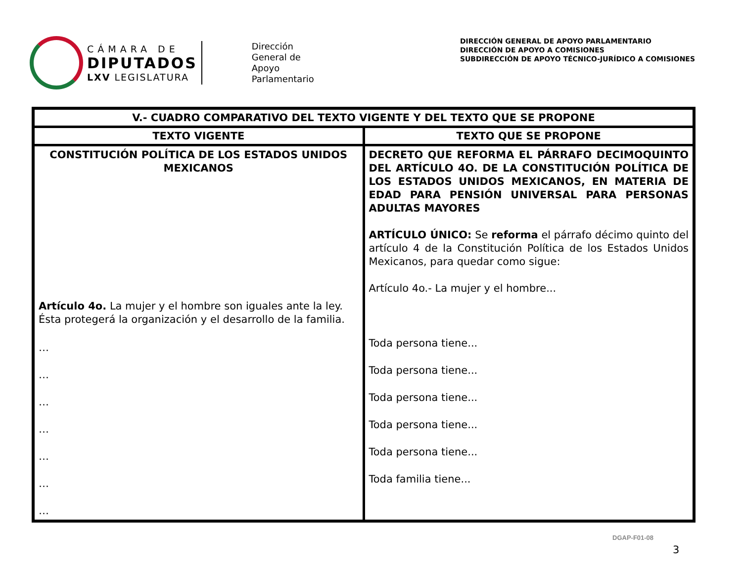CÁMARA DE
DIPUTADOS
LXV LEGISLATURA
Dirección
General de
Apoyo
Parlamentario
DIRECCIÓN GENERAL DE APOYO PARLAMENTARIO
DIRECCIÓN DE APOYO A COMISIONES
SUBDIRECCIÓN DE APOYO TÉCNICO-JURÍDICO A COMISIONES
| V.- CUADRO COMPARATIVO DEL TEXTO VIGENTE Y DEL TEXTO QUE SE PROPONE | |
| --- | --- |
| TEXTO VIGENTE | TEXTO QUE SE PROPONE |
| CONSTITUCIÓN POLÍTICA DE LOS ESTADOS UNIDOS MEXICANOS Artículo 4o. La mujer y el hombre son iguales ante la ley. Ésta protegerá la organización y el desarrollo de la familia. … … … … … … … | DECRETO QUE REFORMA EL PÁRRAFO DECIMOQUINTO DEL ARTÍCULO 4O. DE LA CONSTITUCIÓN POLÍTICA DE LOS ESTADOS UNIDOS MEXICANOS, EN MATERIA DE EDAD PARA PENSIÓN UNIVERSAL PARA PERSONAS ADULTAS MAYORES ARTÍCULO ÚNICO: Se reforma el párrafo décimo quinto del artículo 4 de la Constitución Política de los Estados Unidos Mexicanos, para quedar como sigue: Artículo 4o.- La mujer y el hombre... Toda persona tiene... Toda persona tiene... Toda persona tiene... Toda persona tiene... Toda persona tiene... Toda familia tiene... |
DGAP-F01-08
3